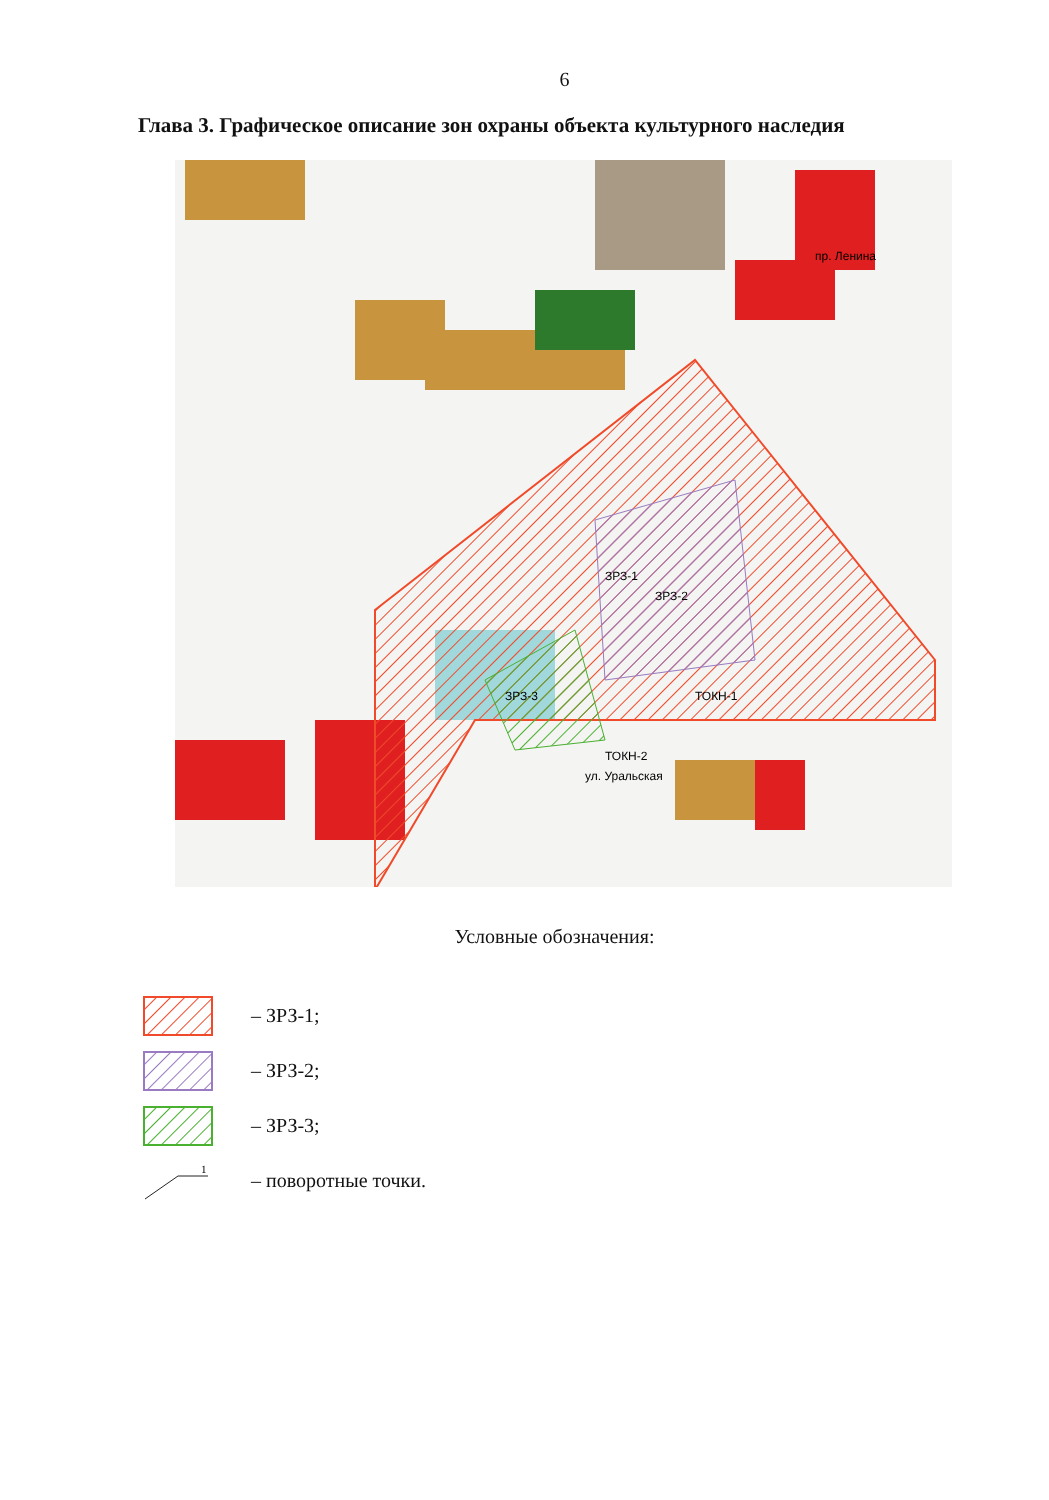6
Глава 3. Графическое описание зон охраны объекта культурного наследия
пр. Ленина
ЗРЗ-3
ЗРЗ-1
ЗРЗ-2
ТОКН-1
ТОКН-2
ул. Уральская
Условные обозначения:
– ЗРЗ-1;
– ЗРЗ-2;
– ЗРЗ-3;
1
– поворотные точки.